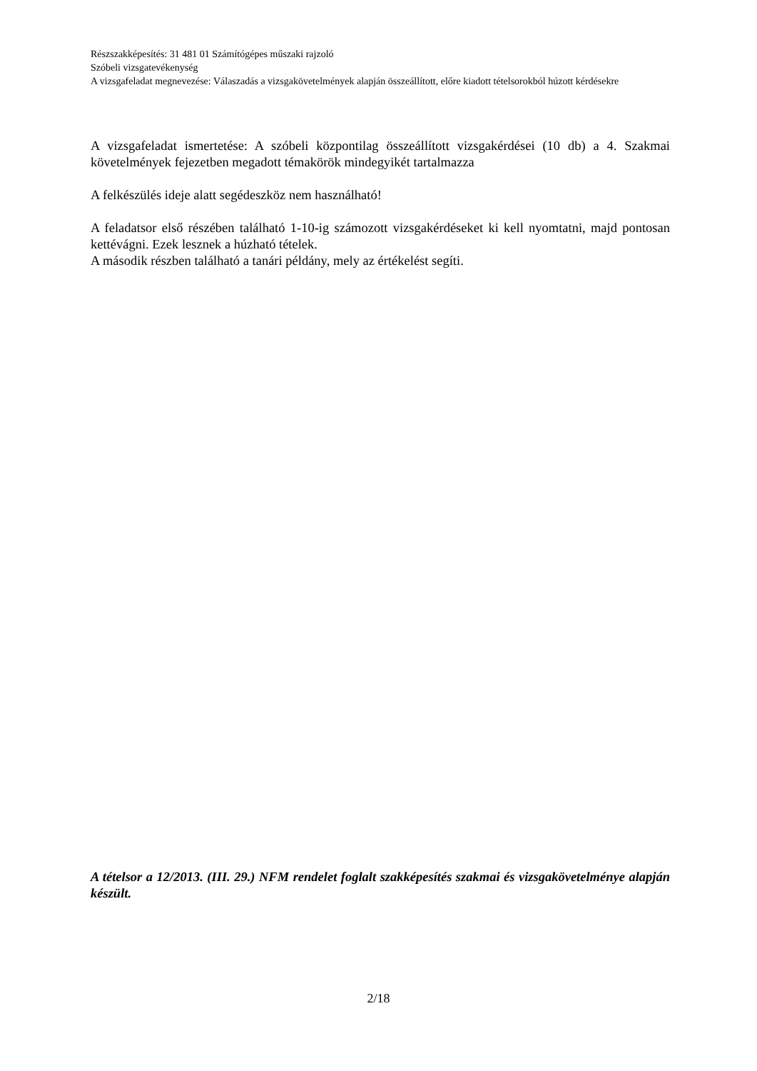Részszakképesítés: 31 481 01 Számítógépes műszaki rajzoló
Szóbeli vizsgatevékenység
A vizsgafeladat megnevezése: Válaszadás a vizsgakövetelmények alapján összeállított, előre kiadott tételsorokból húzott kérdésekre
A vizsgafeladat ismertetése: A szóbeli központilag összeállított vizsgakérdései (10 db) a 4. Szakmai követelmények fejezetben megadott témakörök mindegyikét tartalmazza
A felkészülés ideje alatt segédeszköz nem használható!
A feladatsor első részében található 1-10-ig számozott vizsgakérdéseket ki kell nyomtatni, majd pontosan kettévágni. Ezek lesznek a húzható tételek.
A második részben található a tanári példány, mely az értékelést segíti.
A tételsor a 12/2013. (III. 29.) NFM rendelet foglalt szakképesítés szakmai és vizsgakövetelménye alapján készült.
2/18